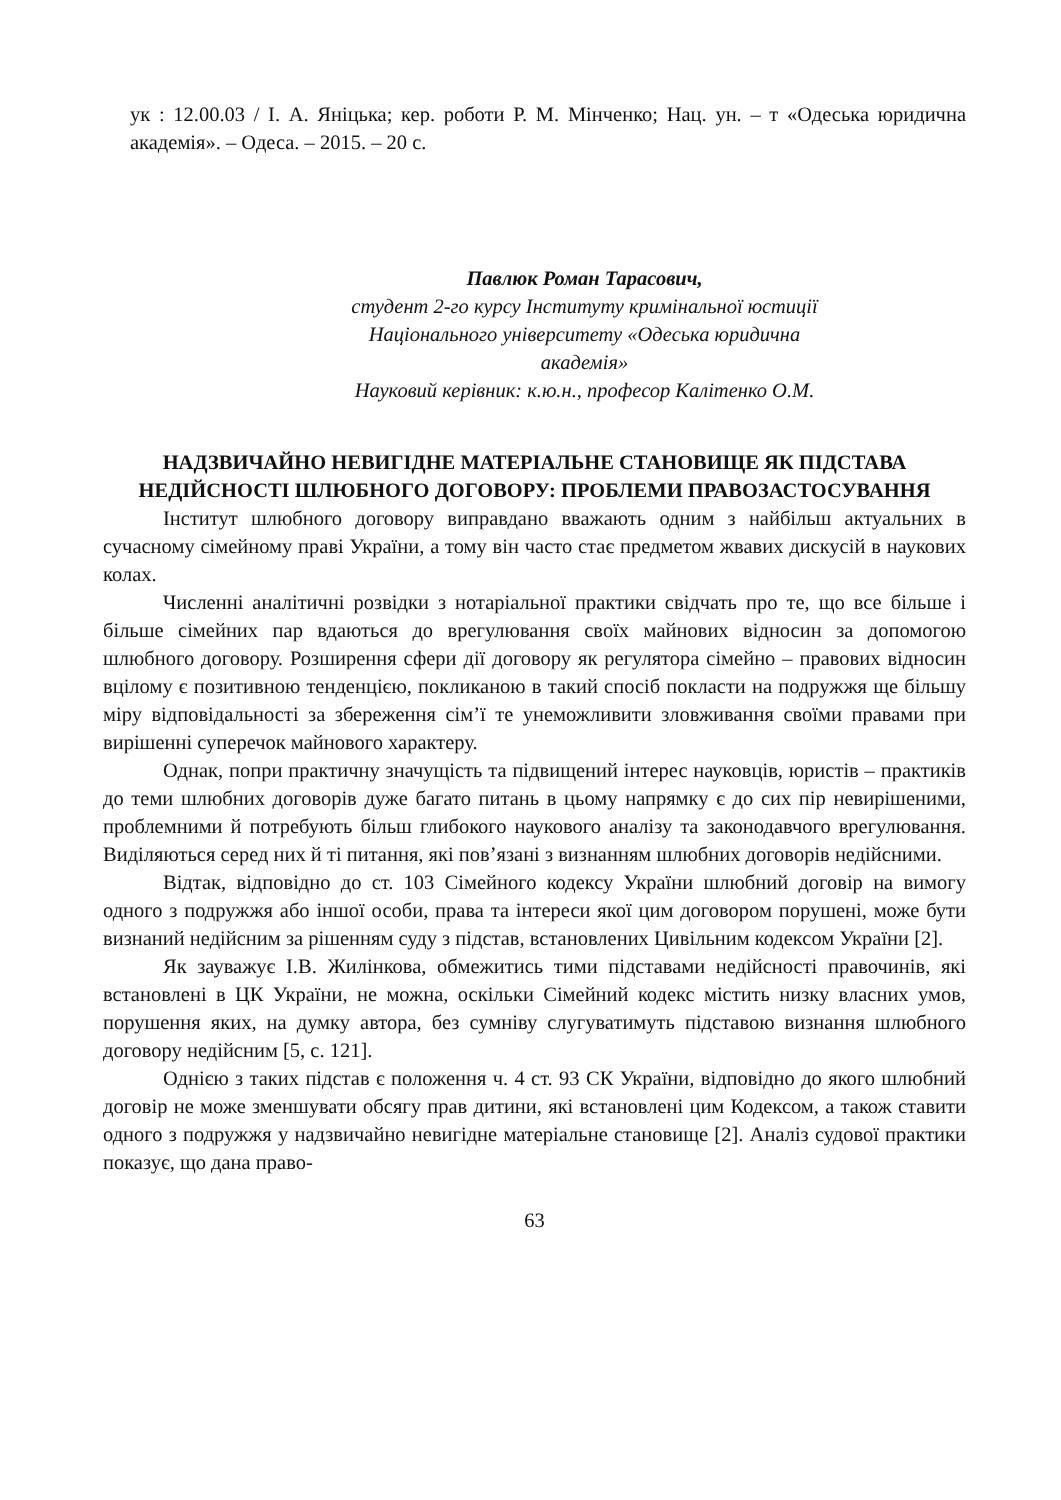ук : 12.00.03 / І. А. Яніцька; кер. роботи Р. М. Мінченко; Нац. ун. – т «Одеська юридична академія». – Одеса. – 2015. – 20 с.
Павлюк Роман Тарасович,
студент 2-го курсу Інституту кримінальної юстиції
Національного університету «Одеська юридична академія»
Науковий керівник: к.ю.н., професор Калітенко О.М.
НАДЗВИЧАЙНО НЕВИГІДНЕ МАТЕРІАЛЬНЕ СТАНОВИЩЕ ЯК ПІДСТАВА НЕДІЙСНОСТІ ШЛЮБНОГО ДОГОВОРУ: ПРОБЛЕМИ ПРАВОЗАСТОСУВАННЯ
Інститут шлюбного договору виправдано вважають одним з найбільш актуальних в сучасному сімейному праві України, а тому він часто стає предметом жвавих дискусій в наукових колах.
Численні аналітичні розвідки з нотаріальної практики свідчать про те, що все більше і більше сімейних пар вдаються до врегулювання своїх майнових відносин за допомогою шлюбного договору. Розширення сфери дії договору як регулятора сімейно – правових відносин вцілому є позитивною тенденцією, покликаною в такий спосіб покласти на подружжя ще більшу міру відповідальності за збереження сім’ї те унеможливити зловживання своїми правами при вирішенні суперечок майнового характеру.
Однак, попри практичну значущість та підвищений інтерес науковців, юристів – практиків до теми шлюбних договорів дуже багато питань в цьому напрямку є до сих пір невирішеними, проблемними й потребують більш глибокого наукового аналізу та законодавчого врегулювання. Виділяються серед них й ті питання, які пов’язані з визнанням шлюбних договорів недійсними.
Відтак, відповідно до ст. 103 Сімейного кодексу України шлюбний договір на вимогу одного з подружжя або іншої особи, права та інтереси якої цим договором порушені, може бути визнаний недійсним за рішенням суду з підстав, встановлених Цивільним кодексом України [2].
Як зауважує І.В. Жилінкова, обмежитись тими підставами недійсності правочинів, які встановлені в ЦК України, не можна, оскільки Сімейний кодекс містить низку власних умов, порушення яких, на думку автора, без сумніву слугуватимуть підставою визнання шлюбного договору недійсним [5, с. 121].
Однією з таких підстав є положення ч. 4 ст. 93 СК України, відповідно до якого шлюбний договір не може зменшувати обсягу прав дитини, які встановлені цим Кодексом, а також ставити одного з подружжя у надзвичайно невигідне матеріальне становище [2]. Аналіз судової практики показує, що дана право-
63